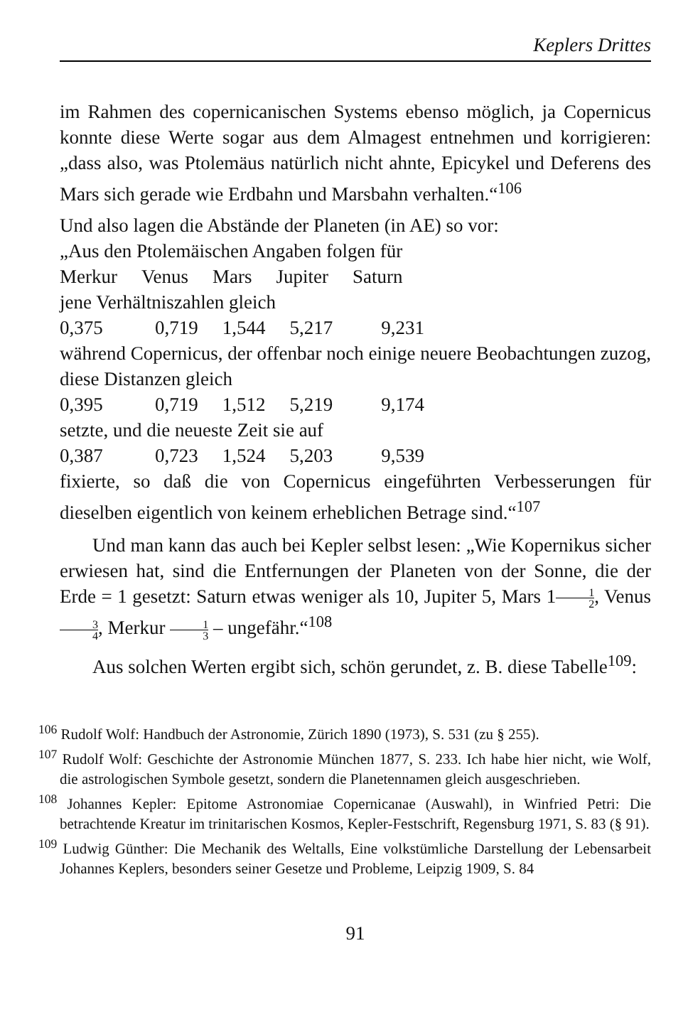Keplers Drittes
im Rahmen des copernicanischen Systems ebenso möglich, ja Copernicus konnte diese Werte sogar aus dem Almagest entnehmen und korrigieren: „dass also, was Ptolemäus natürlich nicht ahnte, Epicykel und Deferens des Mars sich gerade wie Erdbahn und Marsbahn verhalten.“<sup>106</sup>
Und also lagen die Abstände der Planeten (in AE) so vor:
„Aus den Ptolemäischen Angaben folgen für
| Merkur | Venus | Mars | Jupiter | Saturn |
jene Verhältniszahlen gleich
| 0,375 | 0,719 | 1,544 | 5,217 | 9,231 |
während Copernicus, der offenbar noch einige neuere Beobachtungen zuzog, diese Distanzen gleich
| 0,395 | 0,719 | 1,512 | 5,219 | 9,174 |
setzte, und die neueste Zeit sie auf
| 0,387 | 0,723 | 1,524 | 5,203 | 9,539 |
fixierte, so daß die von Copernicus eingeführten Verbesserungen für dieselben eigentlich von keinem erheblichen Betrage sind.“<sup>107</sup>
Und man kann das auch bei Kepler selbst lesen: „Wie Kopernikus sicher erwiesen hat, sind die Entfernungen der Planeten von der Sonne, die der Erde = 1 gesetzt: Saturn etwas weniger als 10, Jupiter 5, Mars 11 2, Venus 3 4, Merkur 1 3 – ungefähr.“<sup>108</sup>
Aus solchen Werten ergibt sich, schön gerundet, z. B. diese Tabelle<sup>109</sup>:
<sup>106</sup> Rudolf Wolf: Handbuch der Astronomie, Zürich 1890 (1973), S. 531 (zu § 255).
<sup>107</sup> Rudolf Wolf: Geschichte der Astronomie München 1877, S. 233. Ich habe hier nicht, wie Wolf, die astrologischen Symbole gesetzt, sondern die Planetennamen gleich ausgeschrieben.
<sup>108</sup> Johannes Kepler: Epitome Astronomiae Copernicanae (Auswahl), in Winfried Petri: Die betrachtende Kreatur im trinitarischen Kosmos, Kepler-Festschrift, Regensburg 1971, S. 83 (§ 91).
<sup>109</sup> Ludwig Günther: Die Mechanik des Weltalls, Eine volkstümliche Darstellung der Lebensarbeit Johannes Keplers, besonders seiner Gesetze und Probleme, Leipzig 1909, S. 84
91